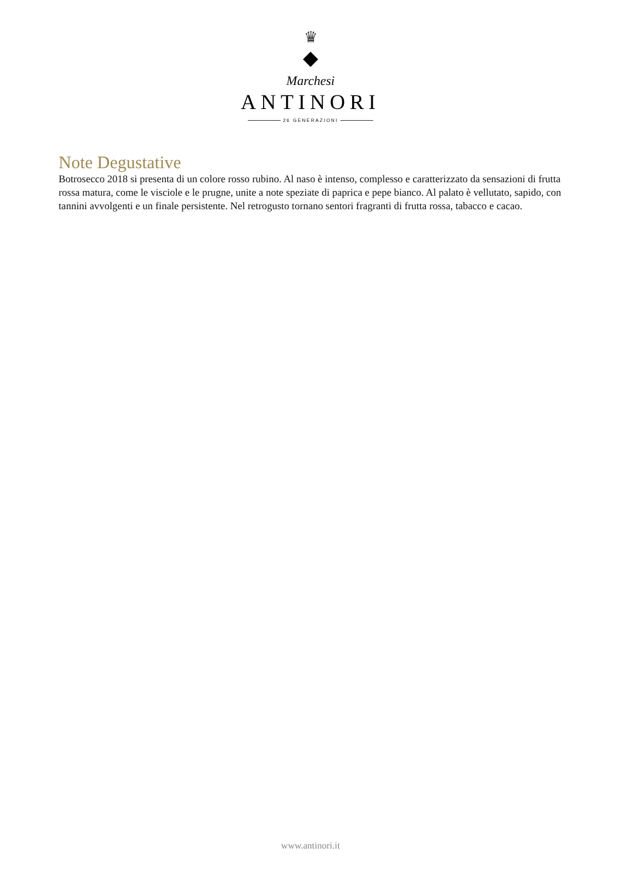♛
◆
Marchesi
ANTINORI
26 GENERAZIONI
Note Degustative
Botrosecco 2018 si presenta di un colore rosso rubino. Al naso è intenso, complesso e caratterizzato da sensazioni di frutta rossa matura, come le visciole e le prugne, unite a note speziate di paprica e pepe bianco. Al palato è vellutato, sapido, con tannini avvolgenti e un finale persistente. Nel retrogusto tornano sentori fragranti di frutta rossa, tabacco e cacao.
www.antinori.it